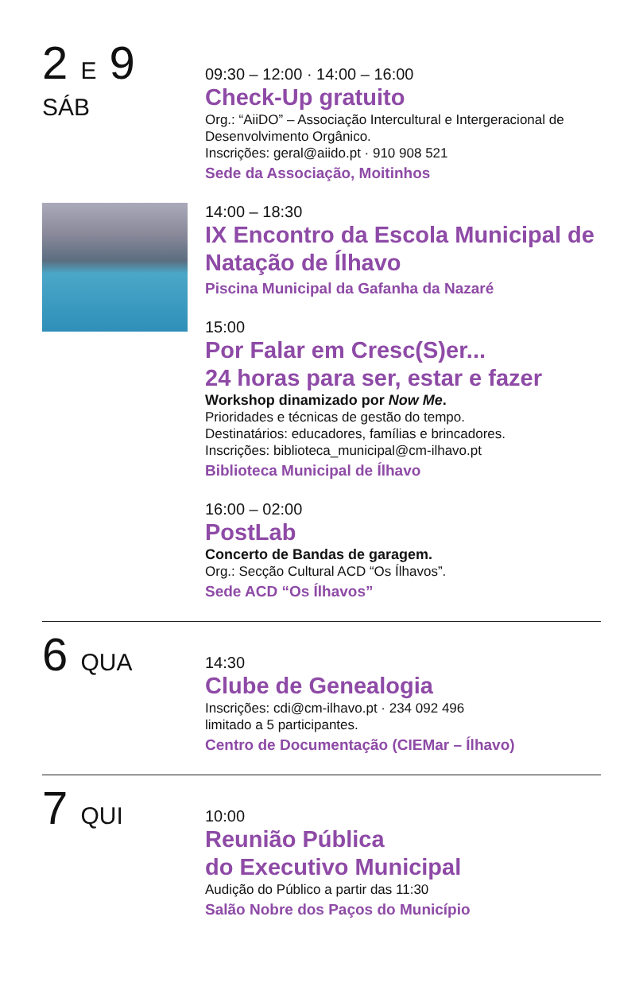2 E 9
SÁB
09:30 – 12:00 · 14:00 – 16:00
Check-Up gratuito
Org.: “AiiDO” – Associação Intercultural e Intergeracional de Desenvolvimento Orgânico.
Inscrições: geral@aiido.pt · 910 908 521
Sede da Associação, Moitinhos
14:00 – 18:30
IX Encontro da Escola Municipal de Natação de Ílhavo
Piscina Municipal da Gafanha da Nazaré
15:00
Por Falar em Cresc(S)er...
24 horas para ser, estar e fazer
Workshop dinamizado por Now Me.
Prioridades e técnicas de gestão do tempo.
Destinatários: educadores, famílias e brincadores.
Inscrições: biblioteca_municipal@cm-ilhavo.pt
Biblioteca Municipal de Ílhavo
16:00 – 02:00
PostLab
Concerto de Bandas de garagem.
Org.: Secção Cultural ACD “Os Ílhavos”.
Sede ACD “Os Ílhavos”
6 QUA
14:30
Clube de Genealogia
Inscrições: cdi@cm-ilhavo.pt · 234 092 496
limitado a 5 participantes.
Centro de Documentação (CIEMar – Ílhavo)
7 QUI
10:00
Reunião Pública
do Executivo Municipal
Audição do Público a partir das 11:30
Salão Nobre dos Paços do Município